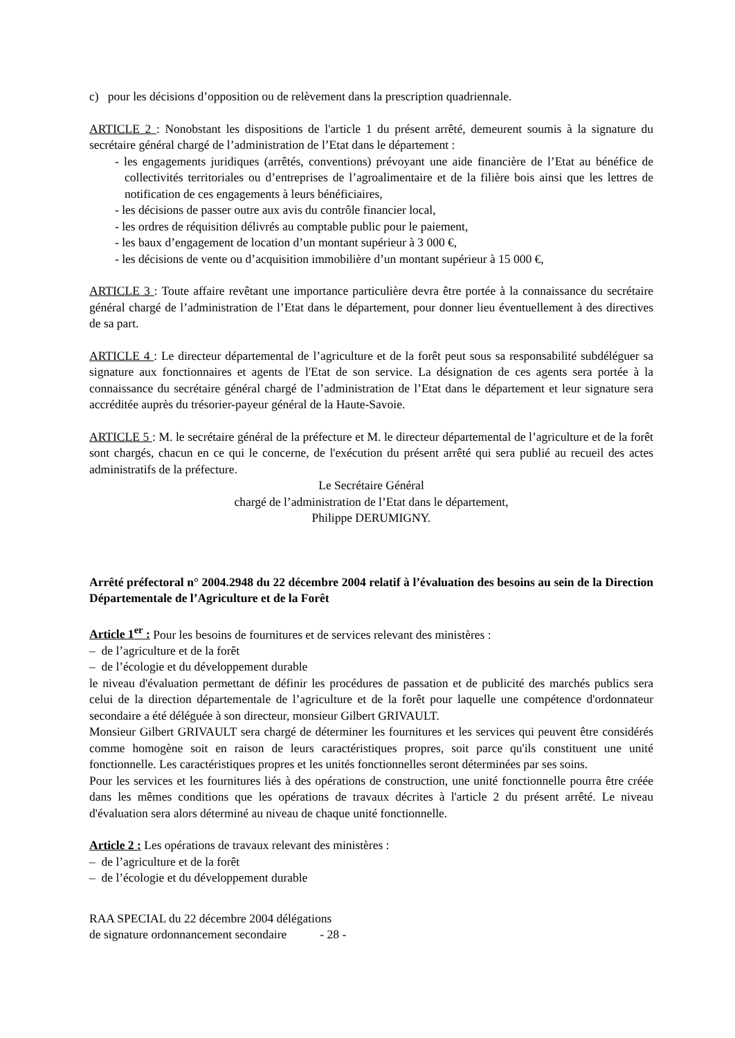c) pour les décisions d’opposition ou de relèvement dans la prescription quadriennale.
ARTICLE 2 : Nonobstant les dispositions de l'article 1 du présent arrêté, demeurent soumis à la signature du secrétaire général chargé de l’administration de l’Etat dans le département :
- les engagements juridiques (arrêtés, conventions) prévoyant une aide financière de l’Etat au bénéfice de collectivités territoriales ou d’entreprises de l’agroalimentaire et de la filière bois ainsi que les lettres de notification de ces engagements à leurs bénéficiaires,
- les décisions de passer outre aux avis du contrôle financier local,
- les ordres de réquisition délivrés au comptable public pour le paiement,
- les baux d’engagement de location d’un montant supérieur à 3 000 €,
- les décisions de vente ou d’acquisition immobilière d’un montant supérieur à 15 000 €,
ARTICLE 3 : Toute affaire revêtant une importance particulière devra être portée à la connaissance du secrétaire général chargé de l’administration de l’Etat dans le département, pour donner lieu éventuellement à des directives de sa part.
ARTICLE 4 : Le directeur départemental de l’agriculture et de la forêt peut sous sa responsabilité subdéléguer sa signature aux fonctionnaires et agents de l'Etat de son service. La désignation de ces agents sera portée à la connaissance du secrétaire général chargé de l’administration de l’Etat dans le département et leur signature sera accréditée auprès du trésorier-payeur général de la Haute-Savoie.
ARTICLE 5 : M. le secrétaire général de la préfecture et M. le directeur départemental de l’agriculture et de la forêt sont chargés, chacun en ce qui le concerne, de l'exécution du présent arrêté qui sera publié au recueil des actes administratifs de la préfecture.
Le Secrétaire Général
chargé de l’administration de l’Etat dans le département,
Philippe DERUMIGNY.
Arrêté préfectoral n° 2004.2948 du 22 décembre 2004 relatif à l’évaluation des besoins au sein de la Direction Départementale de l’Agriculture et de la Forêt
Article 1<sup>er</sup> : Pour les besoins de fournitures et de services relevant des ministères :
– de l’agriculture et de la forêt
– de l’écologie et du développement durable
le niveau d'évaluation permettant de définir les procédures de passation et de publicité des marchés publics sera celui de la direction départementale de l’agriculture et de la forêt pour laquelle une compétence d'ordonnateur secondaire a été déléguée à son directeur, monsieur Gilbert GRIVAULT.
Monsieur Gilbert GRIVAULT sera chargé de déterminer les fournitures et les services qui peuvent être considérés comme homogène soit en raison de leurs caractéristiques propres, soit parce qu'ils constituent une unité fonctionnelle. Les caractéristiques propres et les unités fonctionnelles seront déterminées par ses soins.
Pour les services et les fournitures liés à des opérations de construction, une unité fonctionnelle pourra être créée dans les mêmes conditions que les opérations de travaux décrites à l'article 2 du présent arrêté. Le niveau d'évaluation sera alors déterminé au niveau de chaque unité fonctionnelle.
Article 2 : Les opérations de travaux relevant des ministères :
– de l’agriculture et de la forêt
– de l’écologie et du développement durable
RAA SPECIAL du 22 décembre 2004 délégations
de signature ordonnancement secondaire - 28 -